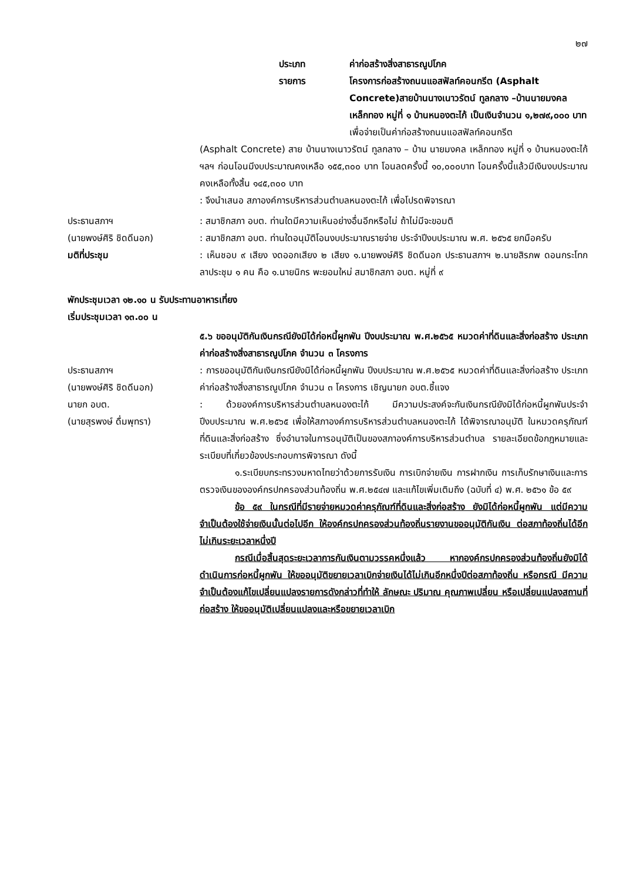๒๗
ประเภท ค่าก่อสร้างสิ่งสาธารณูปโภค
รายการ โครงการก่อสร้างถนนแอสฟัลท์คอนกรีต (Asphalt Concrete)สายบ้านนางเนาวรัตน์ ทูลกลาง –บ้านนายมงคล เหล็กทอง หมู่ที่ ๑ บ้านหนองตะไก้ เป็นเงินจำนวน ๑,๒๗๙,๐๐๐ บาท
เพื่อจ่ายเป็นค่าก่อสร้างถนนแอสฟัลท์คอนกรีต
(Asphalt Concrete) สาย บ้านนางเนาวรัตน์ ทูลกลาง – บ้าน นายมงคล เหล็กทอง หมู่ที่ ๑ บ้านหนองตะไก้ ฯลฯ ก่อนโอนมีงบประมาณคงเหลือ ๑๕๕,๓๐๐ บาท โอนลดครั้งนี้ ๑๐,๐๐๐บาท โอนครั้งนี้แล้วมีเงินงบประมาณคงเหลือทั้งสิ้น ๑๔๕,๓๐๐ บาท
: จึงนำเสนอ สภาองค์การบริหารส่วนตำบลหนองตะไก้ เพื่อโปรดพิจารณา
ประธานสภาฯ
(นายพงษ์ศิริ ชิดดีนอก)
: สมาชิกสภา อบต. ท่านใดมีความเห็นอย่างอื่นอีกหรือไม่ ถ้าไม่มีจะขอมติ
: สมาชิกสภา อบต. ท่านใดอนุมัติโอนงบประมาณรายจ่าย ประจำปีงบประมาณ พ.ศ. ๒๕๖๕ ยกมือครับ
มติที่ประชุม : เห็นชอบ ๙ เสียง งดออกเสียง ๒ เสียง ๑.นายพงษ์ศิริ ชิดดีนอก ประธานสภาฯ ๒.นายสิรภพ ดอนกระโทก ลาประชุม ๑ คน คือ ๑.นายนิกร พะยอมใหม่ สมาชิกสภา อบต. หมู่ที่ ๙
พักประชุมเวลา ๑๒.๑๐ น รับประทานอาหารเที่ยง
เริ่มประชุมเวลา ๑๓.๐๐ น
๕.๖ ขออนุมัติกันเงินกรณียังมิได้ก่อหนี้ผูกพัน ปีงบประมาณ พ.ศ.๒๕๖๕ หมวดค่าที่ดินและสิ่งก่อสร้าง ประเภทค่าก่อสร้างสิ่งสาธารณูปโภค จำนวน ๓ โครงการ
ประธานสภาฯ
(นายพงษ์ศิริ ชิดดีนอก)
: การขออนุมัติกันเงินกรณียังมิได้ก่อหนี้ผูกพัน ปีงบประมาณ พ.ศ.๒๕๖๕ หมวดค่าที่ดินและสิ่งก่อสร้าง ประเภทค่าก่อสร้างสิ่งสาธารณูปโภค จำนวน ๓ โครงการ เชิญนายก อบต.ชี้แจง
นายก อบต.
(นายสุรพงษ์ ดื่มพุทรา)
: ด้วยองค์การบริหารส่วนตำบลหนองตะไก้ มีความประสงค์จะกันเงินกรณียังมิได้ก่อหนี้ผูกพันประจำปีงบประมาณ พ.ศ.๒๕๖๕ เพื่อให้สภาองค์การบริหารส่วนตำบลหนองตะไก้ ได้พิจารณาอนุมัติ ในหมวดครุภัณฑ์ที่ดินและสิ่งก่อสร้าง ซึ่งอำนาจในการอนุมัติเป็นของสภาองค์การบริหารส่วนตำบล รายละเอียดข้อกฎหมายและระเบียบที่เกี่ยวข้องประกอบการพิจารณา ดังนี้
๑.ระเบียบกระทรวงมหาดไทยว่าด้วยการรับเงิน การเบิกจ่ายเงิน การฝากเงิน การเก็บรักษาเงินและการตรวจเงินขององค์กรปกครองส่วนท้องถิ่น พ.ศ.๒๕๔๗ และแก้ไขเพิ่มเติมถึง (ฉบับที่ ๔) พ.ศ. ๒๕๖๑ ข้อ ๕๙
ข้อ ๕๙ ในกรณีที่มีรายจ่ายหมวดค่าครุภัณฑ์ที่ดินและสิ่งก่อสร้าง ยังมิได้ก่อหนี้ผูกพัน แต่มีความจำเป็นต้องใช้จ่ายเงินนั้นต่อไปอีก ให้องค์กรปกครองส่วนท้องถิ่นรายงานขออนุมัติกันเงิน ต่อสภาท้องถิ่นได้อีกไม่เกินระยะเวลาหนึ่งปี
กรณีเมื่อสิ้นสุดระยะเวลาการกันเงินตามวรรคหนึ่งแล้ว หากองค์กรปกครองส่วนท้องถิ่นยังมิได้ ดำเนินการก่อหนี้ผูกพัน ให้ขออนุมัติขยายเวลาเบิกจ่ายเงินได้ไม่เกินอีกหนึ่งปีต่อสภาท้องถิ่น หรือกรณี มีความจำเป็นต้องแก้ไขเปลี่ยนแปลงรายการดังกล่าวที่ทำให้ ลักษณะ ปริมาณ คุณภาพเปลี่ยน หรือเปลี่ยนแปลงสถานที่ก่อสร้าง ให้ขออนุมัติเปลี่ยนแปลงและหรือขยายเวลาเบิก